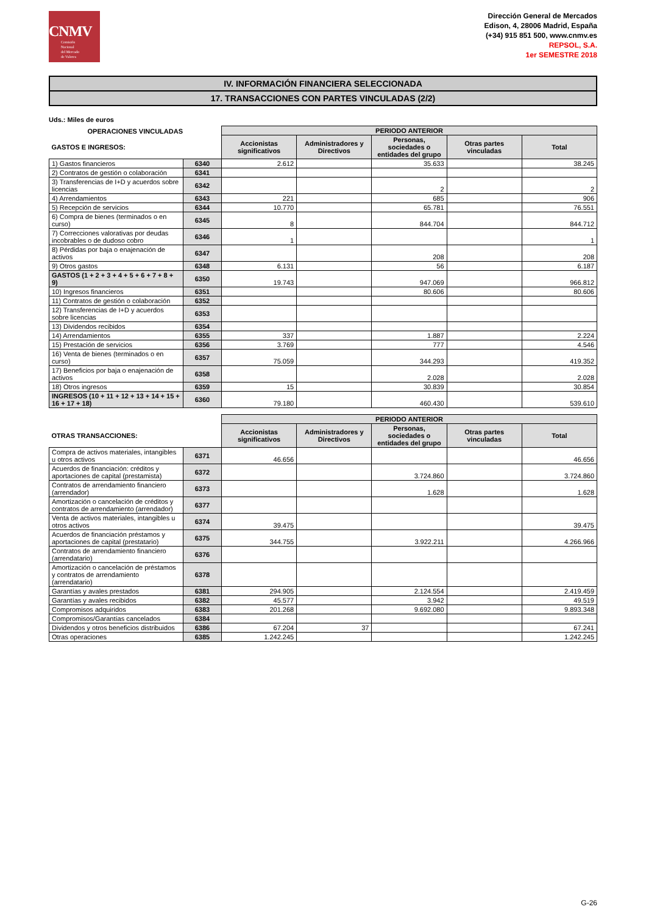CNMV
Comisión
Nacional
del Mercado
de Valores
Dirección General de Mercados
Edison, 4, 28006 Madrid, España
(+34) 915 851 500, www.cnmv.es
REPSOL, S.A.
1er SEMESTRE 2018
IV. INFORMACIÓN FINANCIERA SELECCIONADA
17. TRANSACCIONES CON PARTES VINCULADAS (2/2)
Uds.: Miles de euros
| OPERACIONES VINCULADAS | | PERIODO ANTERIOR | | | | |
| GASTOS E INGRESOS: | | Accionistas significativos | Administradores y Directivos | Personas, sociedades o entidades del grupo | Otras partes vinculadas | Total |
| 1) Gastos financieros | 6340 | 2.612 | | 35.633 | | 38.245 |
| 2) Contratos de gestión o colaboración | 6341 | | | | | |
| 3) Transferencias de I+D y acuerdos sobre licencias | 6342 | | | 2 | | 2 |
| 4) Arrendamientos | 6343 | 221 | | 685 | | 906 |
| 5) Recepción de servicios | 6344 | 10.770 | | 65.781 | | 76.551 |
| 6) Compra de bienes (terminados o en curso) | 6345 | 8 | | 844.704 | | 844.712 |
| 7) Correcciones valorativas por deudas incobrables o de dudoso cobro | 6346 | 1 | | | | 1 |
| 8) Pérdidas por baja o enajenación de activos | 6347 | | | 208 | | 208 |
| 9) Otros gastos | 6348 | 6.131 | | 56 | | 6.187 |
| GASTOS (1 + 2 + 3 + 4 + 5 + 6 + 7 + 8 + 9) | 6350 | 19.743 | | 947.069 | | 966.812 |
| 10) Ingresos financieros | 6351 | | | 80.606 | | 80.606 |
| 11) Contratos de gestión o colaboración | 6352 | | | | | |
| 12) Transferencias de I+D y acuerdos sobre licencias | 6353 | | | | | |
| 13) Dividendos recibidos | 6354 | | | | | |
| 14) Arrendamientos | 6355 | 337 | | 1.887 | | 2.224 |
| 15) Prestación de servicios | 6356 | 3.769 | | 777 | | 4.546 |
| 16) Venta de bienes (terminados o en curso) | 6357 | 75.059 | | 344.293 | | 419.352 |
| 17) Beneficios por baja o enajenación de activos | 6358 | | | 2.028 | | 2.028 |
| 18) Otros ingresos | 6359 | 15 | | 30.839 | | 30.854 |
| INGRESOS (10 + 11 + 12 + 13 + 14 + 15 + 16 + 17 + 18) | 6360 | 79.180 | | 460.430 | | 539.610 |
| | | PERIODO ANTERIOR | | | | |
| OTRAS TRANSACCIONES: | | Accionistas significativos | Administradores y Directivos | Personas, sociedades o entidades del grupo | Otras partes vinculadas | Total |
| Compra de activos materiales, intangibles u otros activos | 6371 | 46.656 | | | | 46.656 |
| Acuerdos de financiación: créditos y aportaciones de capital (prestamista) | 6372 | | | 3.724.860 | | 3.724.860 |
| Contratos de arrendamiento financiero (arrendador) | 6373 | | | 1.628 | | 1.628 |
| Amortización o cancelación de créditos y contratos de arrendamiento (arrendador) | 6377 | | | | | |
| Venta de activos materiales, intangibles u otros activos | 6374 | 39.475 | | | | 39.475 |
| Acuerdos de financiación préstamos y aportaciones de capital (prestatario) | 6375 | 344.755 | | 3.922.211 | | 4.266.966 |
| Contratos de arrendamiento financiero (arrendatario) | 6376 | | | | | |
| Amortización o cancelación de préstamos y contratos de arrendamiento (arrendatario) | 6378 | | | | | |
| Garantías y avales prestados | 6381 | 294.905 | | 2.124.554 | | 2.419.459 |
| Garantías y avales recibidos | 6382 | 45.577 | | 3.942 | | 49.519 |
| Compromisos adquiridos | 6383 | 201.268 | | 9.692.080 | | 9.893.348 |
| Compromisos/Garantías cancelados | 6384 | | | | | |
| Dividendos y otros beneficios distribuidos | 6386 | 67.204 | 37 | | | 67.241 |
| Otras operaciones | 6385 | 1.242.245 | | | | 1.242.245 |
G-26